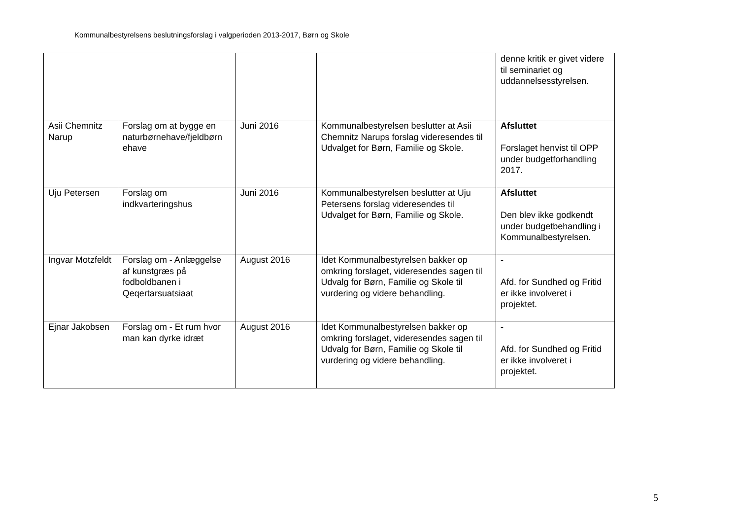Kommunalbestyrelsens beslutningsforslag i valgperioden 2013-2017, Børn og Skole
| | | | | denne kritik er givet videre til seminariet og uddannelsesstyrelsen. |
| Asii Chemnitz Narup | Forslag om at bygge en naturbørnehave/fjeldbørn ehave | Juni 2016 | Kommunalbestyrelsen beslutter at Asii Chemnitz Narups forslag videresendes til Udvalget for Børn, Familie og Skole. | Afsluttet Forslaget henvist til OPP under budgetforhandling 2017. |
| Uju Petersen | Forslag om indkvarteringshus | Juni 2016 | Kommunalbestyrelsen beslutter at Uju Petersens forslag videresendes til Udvalget for Børn, Familie og Skole. | Afsluttet Den blev ikke godkendt under budgetbehandling i Kommunalbestyrelsen. |
| Ingvar Motzfeldt | Forslag om - Anlæggelse af kunstgræs på fodboldbanen i Qeqertarsuatsiaat | August 2016 | Idet Kommunalbestyrelsen bakker op omkring forslaget, videresendes sagen til Udvalg for Børn, Familie og Skole til vurdering og videre behandling. | - Afd. for Sundhed og Fritid er ikke involveret i projektet. |
| Ejnar Jakobsen | Forslag om - Et rum hvor man kan dyrke idræt | August 2016 | Idet Kommunalbestyrelsen bakker op omkring forslaget, videresendes sagen til Udvalg for Børn, Familie og Skole til vurdering og videre behandling. | - Afd. for Sundhed og Fritid er ikke involveret i projektet. |
5